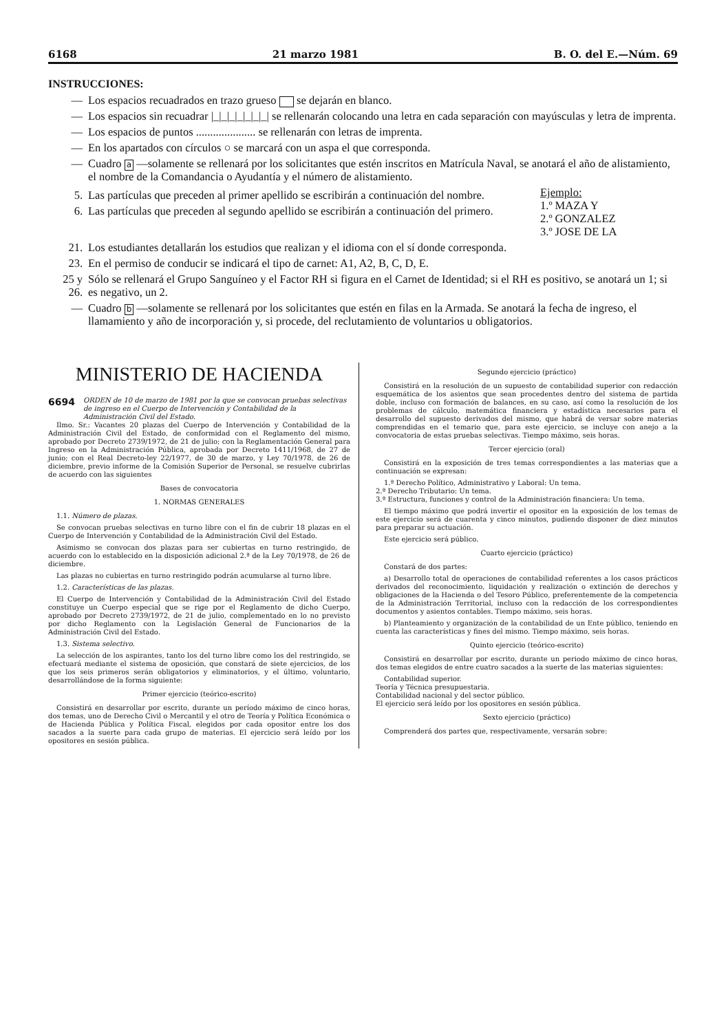6168 21 marzo 1981 B. O. del E.—Núm. 69
INSTRUCCIONES:
— Los espacios recuadrados en trazo grueso se dejarán en blanco.
— Los espacios sin recuadrar |_|_|_|_|_|_|_| se rellenarán colocando una letra en cada separación con mayúsculas y letra de imprenta.
— Los espacios de puntos ..................... se rellenarán con letras de imprenta.
— En los apartados con círculos ○ se marcará con un aspa el que corresponda.
— Cuadro a —solamente se rellenará por los solicitantes que estén inscritos en Matrícula Naval, se anotará el año de alistamiento, el nombre de la Comandancia o Ayudantía y el número de alistamiento.
5. Las partículas que preceden al primer apellido se escribirán a continuación del nombre.
6. Las partículas que preceden al segundo apellido se escribirán a continuación del primero.
Ejemplo:
1.º MAZA Y
2.º GONZALEZ
3.º JOSE DE LA
21. Los estudiantes detallarán los estudios que realizan y el idioma con el sí donde corresponda.
23. En el permiso de conducir se indicará el tipo de carnet: A1, A2, B, C, D, E.
25 y 26. Sólo se rellenará el Grupo Sanguíneo y el Factor RH si figura en el Carnet de Identidad; si el RH es positivo, se anotará un 1; si es negativo, un 2.
— Cuadro b —solamente se rellenará por los solicitantes que estén en filas en la Armada. Se anotará la fecha de ingreso, el llamamiento y año de incorporación y, si procede, del reclutamiento de voluntarios u obligatorios.
MINISTERIO DE HACIENDA
6694 ORDEN de 10 de marzo de 1981 por la que se convocan pruebas selectivas de ingreso en el Cuerpo de Intervención y Contabilidad de la Administración Civil del Estado.
Ilmo. Sr.: Vacantes 20 plazas del Cuerpo de Intervención y Contabilidad de la Administración Civil del Estado, de conformidad con el Reglamento del mismo, aprobado por Decreto 2739/1972, de 21 de julio; con la Reglamentación General para Ingreso en la Administración Pública, aprobada por Decreto 1411/1968, de 27 de junio; con el Real Decreto-ley 22/1977, de 30 de marzo, y Ley 70/1978, de 26 de diciembre, previo informe de la Comisión Superior de Personal, se resuelve cubrirlas de acuerdo con las siguientes
Bases de convocatoria
1. NORMAS GENERALES
1.1. Número de plazas.
Se convocan pruebas selectivas en turno libre con el fin de cubrir 18 plazas en el Cuerpo de Intervención y Contabilidad de la Administración Civil del Estado.
Asimismo se convocan dos plazas para ser cubiertas en turno restringido, de acuerdo con lo establecido en la disposición adicional 2.ª de la Ley 70/1978, de 26 de diciembre.
Las plazas no cubiertas en turno restringido podrán acumularse al turno libre.
1.2. Características de las plazas.
El Cuerpo de Intervención y Contabilidad de la Administración Civil del Estado constituye un Cuerpo especial que se rige por el Reglamento de dicho Cuerpo, aprobado por Decreto 2739/1972, de 21 de julio, complementado en lo no previsto por dicho Reglamento con la Legislación General de Funcionarios de la Administración Civil del Estado.
1.3. Sistema selectivo.
La selección de los aspirantes, tanto los del turno libre como los del restringido, se efectuará mediante el sistema de oposición, que constará de siete ejercicios, de los que los seis primeros serán obligatorios y eliminatorios, y el último, voluntario, desarrollándose de la forma siguiente:
Primer ejercicio (teórico-escrito)
Consistirá en desarrollar por escrito, durante un período máximo de cinco horas, dos temas, uno de Derecho Civil o Mercantil y el otro de Teoría y Política Económica o de Hacienda Pública y Política Fiscal, elegidos por cada opositor entre los dos sacados a la suerte para cada grupo de materias. El ejercicio será leído por los opositores en sesión pública.
Segundo ejercicio (práctico)
Consistirá en la resolución de un supuesto de contabilidad superior con redacción esquemática de los asientos que sean procedentes dentro del sistema de partida doble, incluso con formación de balances, en su caso, así como la resolución de los problemas de cálculo, matemática financiera y estadística necesarios para el desarrollo del supuesto derivados del mismo, que habrá de versar sobre materias comprendidas en el temario que, para este ejercicio, se incluye con anejo a la convocatoria de estas pruebas selectivas. Tiempo máximo, seis horas.
Tercer ejercicio (oral)
Consistirá en la exposición de tres temas correspondientes a las materias que a continuación se expresan:
1.ª Derecho Político, Administrativo y Laboral: Un tema.
2.ª Derecho Tributario: Un tema.
3.ª Estructura, funciones y control de la Administración financiera: Un tema.
El tiempo máximo que podrá invertir el opositor en la exposición de los temas de este ejercicio será de cuarenta y cinco minutos, pudiendo disponer de diez minutos para preparar su actuación.
Este ejercicio será público.
Cuarto ejercicio (práctico)
Constará de dos partes:
a) Desarrollo total de operaciones de contabilidad referentes a los casos prácticos derivados del reconocimiento, liquidación y realización o extinción de derechos y obligaciones de la Hacienda o del Tesoro Público, preferentemente de la competencia de la Administración Territorial, incluso con la redacción de los correspondientes documentos y asientos contables. Tiempo máximo, seis horas.
b) Planteamiento y organización de la contabilidad de un Ente público, teniendo en cuenta las características y fines del mismo. Tiempo máximo, seis horas.
Quinto ejercicio (teórico-escrito)
Consistirá en desarrollar por escrito, durante un periodo máximo de cinco horas, dos temas elegidos de entre cuatro sacados a la suerte de las materias siguientes:
Contabilidad superior.
Teoría y Técnica presupuestaria.
Contabilidad nacional y del sector público.
El ejercicio será leído por los opositores en sesión pública.
Sexto ejercicio (práctico)
Comprenderá dos partes que, respectivamente, versarán sobre: